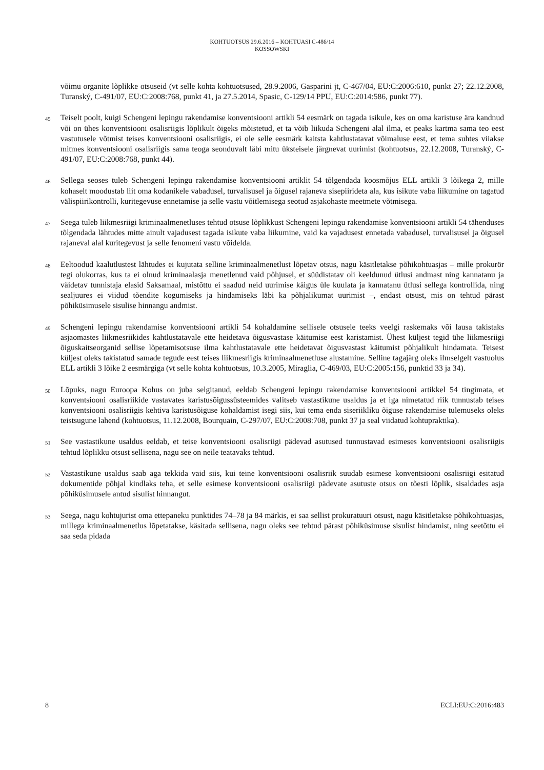KOHTUOTSUS 29.6.2016 – KOHTUASI C-486/14
KOSSOWSKI
võimu organite lõplikke otsuseid (vt selle kohta kohtuotsused, 28.9.2006, Gasparini jt, C-467/04, EU:C:2006:610, punkt 27; 22.12.2008, Turanský, C-491/07, EU:C:2008:768, punkt 41, ja 27.5.2014, Spasic, C-129/14 PPU, EU:C:2014:586, punkt 77).
45
Teiselt poolt, kuigi Schengeni lepingu rakendamise konventsiooni artikli 54 eesmärk on tagada isikule, kes on oma karistuse ära kandnud või on ühes konventsiooni osalisriigis lõplikult õigeks mõistetud, et ta võib liikuda Schengeni alal ilma, et peaks kartma sama teo eest vastutusele võtmist teises konventsiooni osalisriigis, ei ole selle eesmärk kaitsta kahtlustatavat võimaluse eest, et tema suhtes viiakse mitmes konventsiooni osalisriigis sama teoga seonduvalt läbi mitu üksteisele järgnevat uurimist (kohtuotsus, 22.12.2008, Turanský, C-491/07, EU:C:2008:768, punkt 44).
46
Sellega seoses tuleb Schengeni lepingu rakendamise konventsiooni artiklit 54 tõlgendada koosmõjus ELL artikli 3 lõikega 2, mille kohaselt moodustab liit oma kodanikele vabadusel, turvalisusel ja õigusel rajaneva sisepiirideta ala, kus isikute vaba liikumine on tagatud välispiirikontrolli, kuritegevuse ennetamise ja selle vastu võitlemisega seotud asjakohaste meetmete võtmisega.
47
Seega tuleb liikmesriigi kriminaalmenetluses tehtud otsuse lõplikkust Schengeni lepingu rakendamise konventsiooni artikli 54 tähenduses tõlgendada lähtudes mitte ainult vajadusest tagada isikute vaba liikumine, vaid ka vajadusest ennetada vabadusel, turvalisusel ja õigusel rajaneval alal kuritegevust ja selle fenomeni vastu võidelda.
48
Eeltoodud kaalutlustest lähtudes ei kujutata selline kriminaalmenetlust lõpetav otsus, nagu käsitletakse põhikohtuasjas – mille prokurör tegi olukorras, kus ta ei olnud kriminaalasja menetlenud vaid põhjusel, et süüdistatav oli keeldunud ütlusi andmast ning kannatanu ja väidetav tunnistaja elasid Saksamaal, mistõttu ei saadud neid uurimise käigus üle kuulata ja kannatanu ütlusi sellega kontrollida, ning sealjuures ei viidud tõendite kogumiseks ja hindamiseks läbi ka põhjalikumat uurimist –, endast otsust, mis on tehtud pärast põhiküsimusele sisulise hinnangu andmist.
49
Schengeni lepingu rakendamise konventsiooni artikli 54 kohaldamine sellisele otsusele teeks veelgi raskemaks või lausa takistaks asjaomastes liikmesriikides kahtlustatavale ette heidetava õigusvastase käitumise eest karistamist. Ühest küljest tegid ühe liikmesriigi õiguskaitseorganid sellise lõpetamisotsuse ilma kahtlustatavale ette heidetavat õigusvastast käitumist põhjalikult hindamata. Teisest küljest oleks takistatud samade tegude eest teises liikmesriigis kriminaalmenetluse alustamine. Selline tagajärg oleks ilmselgelt vastuolus ELL artikli 3 lõike 2 eesmärgiga (vt selle kohta kohtuotsus, 10.3.2005, Miraglia, C-469/03, EU:C:2005:156, punktid 33 ja 34).
50
Lõpuks, nagu Euroopa Kohus on juba selgitanud, eeldab Schengeni lepingu rakendamise konventsiooni artikkel 54 tingimata, et konventsiooni osalisriikide vastavates karistusõigussüsteemides valitseb vastastikune usaldus ja et iga nimetatud riik tunnustab teises konventsiooni osalisriigis kehtiva karistusõiguse kohaldamist isegi siis, kui tema enda siseriikliku õiguse rakendamise tulemuseks oleks teistsugune lahend (kohtuotsus, 11.12.2008, Bourquain, C-297/07, EU:C:2008:708, punkt 37 ja seal viidatud kohtupraktika).
51
See vastastikune usaldus eeldab, et teise konventsiooni osalisriigi pädevad asutused tunnustavad esimeses konventsiooni osalisriigis tehtud lõplikku otsust sellisena, nagu see on neile teatavaks tehtud.
52
Vastastikune usaldus saab aga tekkida vaid siis, kui teine konventsiooni osalisriik suudab esimese konventsiooni osalisriigi esitatud dokumentide põhjal kindlaks teha, et selle esimese konventsiooni osalisriigi pädevate asutuste otsus on tõesti lõplik, sisaldades asja põhiküsimusele antud sisulist hinnangut.
53
Seega, nagu kohtujurist oma ettepaneku punktides 74–78 ja 84 märkis, ei saa sellist prokuratuuri otsust, nagu käsitletakse põhikohtuasjas, millega kriminaalmenetlus lõpetatakse, käsitada sellisena, nagu oleks see tehtud pärast põhiküsimuse sisulist hindamist, ning seetõttu ei saa seda pidada
8 ECLI:EU:C:2016:483